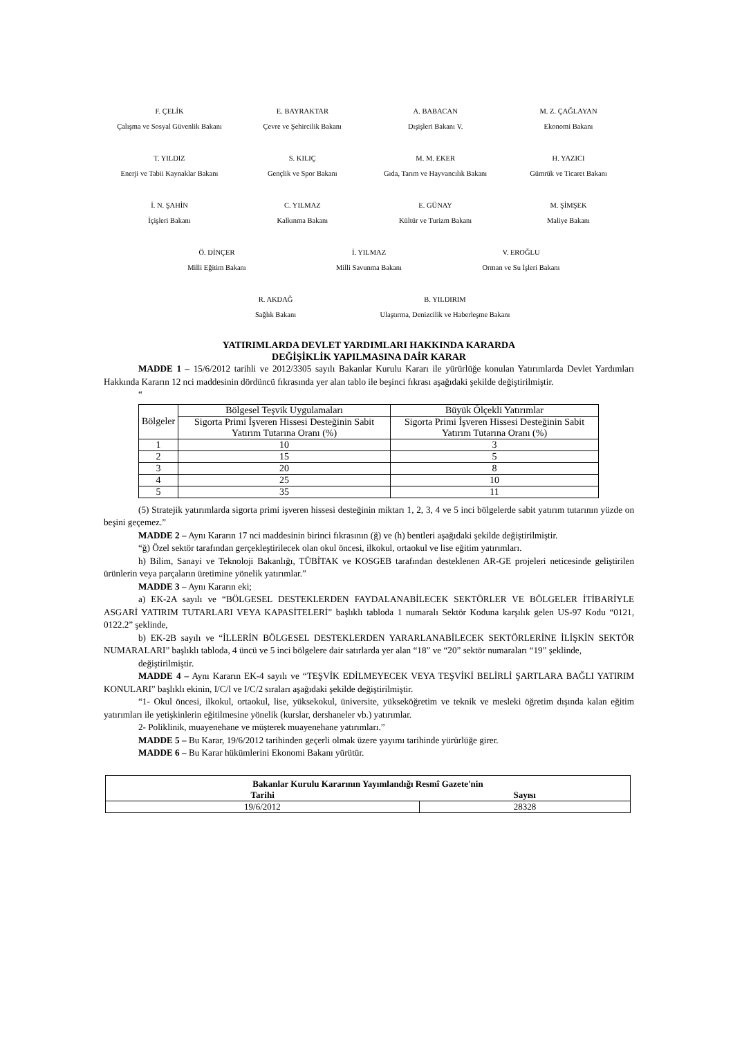F. ÇELİK
Çalışma ve Sosyal Güvenlik Bakanı
E. BAYRAKTAR
Çevre ve Şehircilik Bakanı
A. BABACAN
Dışişleri Bakanı V.
M. Z. ÇAĞLAYAN
Ekonomi Bakanı
T. YILDIZ
Enerji ve Tabii Kaynaklar Bakanı
S. KILIÇ
Gençlik ve Spor Bakanı
M. M. EKER
Gıda, Tarım ve Hayvancılık Bakanı
H. YAZICI
Gümrük ve Ticaret Bakanı
İ. N. ŞAHİN
İçişleri Bakanı
C. YILMAZ
Kalkınma Bakanı
E. GÜNAY
Kültür ve Turizm Bakanı
M. ŞİMŞEK
Maliye Bakanı
Ö. DİNÇER
Milli Eğitim Bakanı
İ. YILMAZ
Milli Savunma Bakanı
V. EROĞLU
Orman ve Su İşleri Bakanı
R. AKDAĞ
Sağlık Bakanı
B. YILDIRIM
Ulaştırma, Denizcilik ve Haberleşme Bakanı
YATIRIMLARDA DEVLET YARDIMLARI HAKKINDA KARARDA
DEĞİŞİKLİK YAPILMASINA DAİR KARAR
MADDE 1 – 15/6/2012 tarihli ve 2012/3305 sayılı Bakanlar Kurulu Kararı ile yürürlüğe konulan Yatırımlarda Devlet Yardımları Hakkında Kararın 12 nci maddesinin dördüncü fıkrasında yer alan tablo ile beşinci fıkrası aşağıdaki şekilde değiştirilmiştir.
“
| Bölgeler | Bölgesel Teşvik Uygulamaları | Büyük Ölçekli Yatırımlar |
| --- | --- | --- |
| | Sigorta Primi İşveren Hissesi Desteğinin Sabit Yatırım Tutarına Oranı (%) | Sigorta Primi İşveren Hissesi Desteğinin Sabit Yatırım Tutarına Oranı (%) |
| 1 | 10 | 3 |
| 2 | 15 | 5 |
| 3 | 20 | 8 |
| 4 | 25 | 10 |
| 5 | 35 | 11 |
(5) Stratejik yatırımlarda sigorta primi işveren hissesi desteğinin miktarı 1, 2, 3, 4 ve 5 inci bölgelerde sabit yatırım tutarının yüzde on beşini geçemez.”
MADDE 2 – Aynı Kararın 17 nci maddesinin birinci fıkrasının (ğ) ve (h) bentleri aşağıdaki şekilde değiştirilmiştir.
“ğ) Özel sektör tarafından gerçekleştirilecek olan okul öncesi, ilkokul, ortaokul ve lise eğitim yatırımları.
h) Bilim, Sanayi ve Teknoloji Bakanlığı, TÜBİTAK ve KOSGEB tarafından desteklenen AR-GE projeleri neticesinde geliştirilen ürünlerin veya parçaların üretimine yönelik yatırımlar.”
MADDE 3 – Aynı Kararın eki;
a) EK-2A sayılı ve “BÖLGESEL DESTEKLERDEN FAYDALANABİLECEK SEKTÖRLER VE BÖLGELER İTİBARİYLE ASGARİ YATIRIM TUTARLARI VEYA KAPASİTELERİ” başlıklı tabloda 1 numaralı Sektör Koduna karşılık gelen US-97 Kodu “0121, 0122.2” şeklinde,
b) EK-2B sayılı ve “İLLERİN BÖLGESEL DESTEKLERDEN YARARLANABİLECEK SEKTÖRLERİNE İLİŞKİN SEKTÖR NUMARALARI” başlıklı tabloda, 4 üncü ve 5 inci bölgelere dair satırlarda yer alan “18” ve “20” sektör numaraları “19” şeklinde,
değiştirilmiştir.
MADDE 4 – Aynı Kararın EK-4 sayılı ve “TEŞVİK EDİLMEYECEK VEYA TEŞVİKİ BELİRLİ ŞARTLARA BAĞLI YATIRIM KONULARI” başlıklı ekinin, I/C/l ve I/C/2 sıraları aşağıdaki şekilde değiştirilmiştir.
“1- Okul öncesi, ilkokul, ortaokul, lise, yüksekokul, üniversite, yükseköğretim ve teknik ve mesleki öğretim dışında kalan eğitim yatırımları ile yetişkinlerin eğitilmesine yönelik (kurslar, dershaneler vb.) yatırımlar.
2- Poliklinik, muayenehane ve müşterek muayenehane yatırımları.”
MADDE 5 – Bu Karar, 19/6/2012 tarihinden geçerli olmak üzere yayımı tarihinde yürürlüğe girer.
MADDE 6 – Bu Karar hükümlerini Ekonomi Bakanı yürütür.
| Bakanlar Kurulu Kararının Yayımlandığı Resmî Gazete'nin | |
| --- | --- |
| Tarihi | Sayısı |
| 19/6/2012 | 28328 |